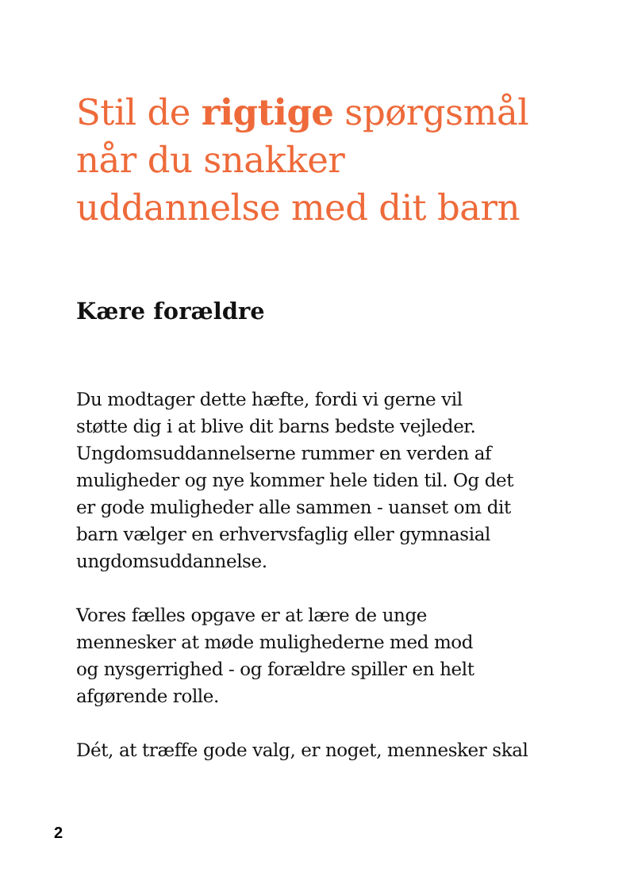Stil de rigtige spørgsmål
når du snakker
uddannelse med dit barn
Kære forældre
Du modtager dette hæfte, fordi vi gerne vil
støtte dig i at blive dit barns bedste vejleder.
Ungdomsuddannelserne rummer en verden af
muligheder og nye kommer hele tiden til. Og det
er gode muligheder alle sammen - uanset om dit
barn vælger en erhvervsfaglig eller gymnasial
ungdomsuddannelse.
Vores fælles opgave er at lære de unge
mennesker at møde mulighederne med mod
og nysgerrighed - og forældre spiller en helt
afgørende rolle.
Dét, at træffe gode valg, er noget, mennesker skal
2